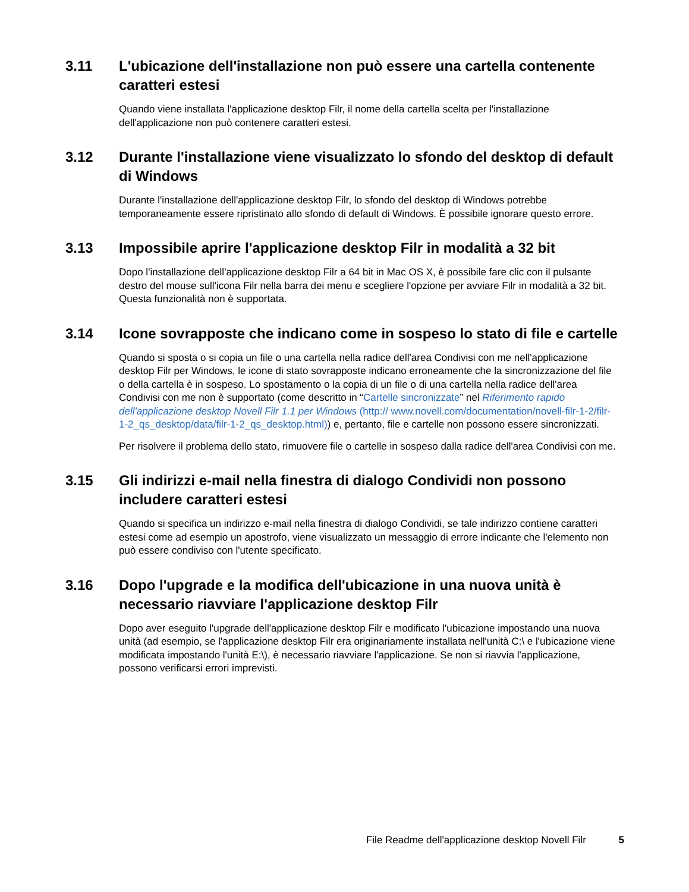3.11 L'ubicazione dell'installazione non può essere una cartella contenente caratteri estesi
Quando viene installata l'applicazione desktop Filr, il nome della cartella scelta per l'installazione dell'applicazione non può contenere caratteri estesi.
3.12 Durante l'installazione viene visualizzato lo sfondo del desktop di default di Windows
Durante l'installazione dell'applicazione desktop Filr, lo sfondo del desktop di Windows potrebbe temporaneamente essere ripristinato allo sfondo di default di Windows. È possibile ignorare questo errore.
3.13 Impossibile aprire l'applicazione desktop Filr in modalità a 32 bit
Dopo l'installazione dell'applicazione desktop Filr a 64 bit in Mac OS X, è possibile fare clic con il pulsante destro del mouse sull'icona Filr nella barra dei menu e scegliere l'opzione per avviare Filr in modalità a 32 bit. Questa funzionalità non è supportata.
3.14 Icone sovrapposte che indicano come in sospeso lo stato di file e cartelle
Quando si sposta o si copia un file o una cartella nella radice dell'area Condivisi con me nell'applicazione desktop Filr per Windows, le icone di stato sovrapposte indicano erroneamente che la sincronizzazione del file o della cartella è in sospeso. Lo spostamento o la copia di un file o di una cartella nella radice dell'area Condivisi con me non è supportato (come descritto in “Cartelle sincronizzate” nel Riferimento rapido dell'applicazione desktop Novell Filr 1.1 per Windows (http:// www.novell.com/documentation/novell-filr-1-2/filr-1-2_qs_desktop/data/filr-1-2_qs_desktop.html)) e, pertanto, file e cartelle non possono essere sincronizzati.
Per risolvere il problema dello stato, rimuovere file o cartelle in sospeso dalla radice dell'area Condivisi con me.
3.15 Gli indirizzi e-mail nella finestra di dialogo Condividi non possono includere caratteri estesi
Quando si specifica un indirizzo e-mail nella finestra di dialogo Condividi, se tale indirizzo contiene caratteri estesi come ad esempio un apostrofo, viene visualizzato un messaggio di errore indicante che l'elemento non può essere condiviso con l'utente specificato.
3.16 Dopo l'upgrade e la modifica dell'ubicazione in una nuova unità è necessario riavviare l'applicazione desktop Filr
Dopo aver eseguito l'upgrade dell'applicazione desktop Filr e modificato l'ubicazione impostando una nuova unità (ad esempio, se l'applicazione desktop Filr era originariamente installata nell'unità C:\ e l'ubicazione viene modificata impostando l'unità E:\), è necessario riavviare l'applicazione. Se non si riavvia l'applicazione, possono verificarsi errori imprevisti.
File Readme dell'applicazione desktop Novell Filr 5